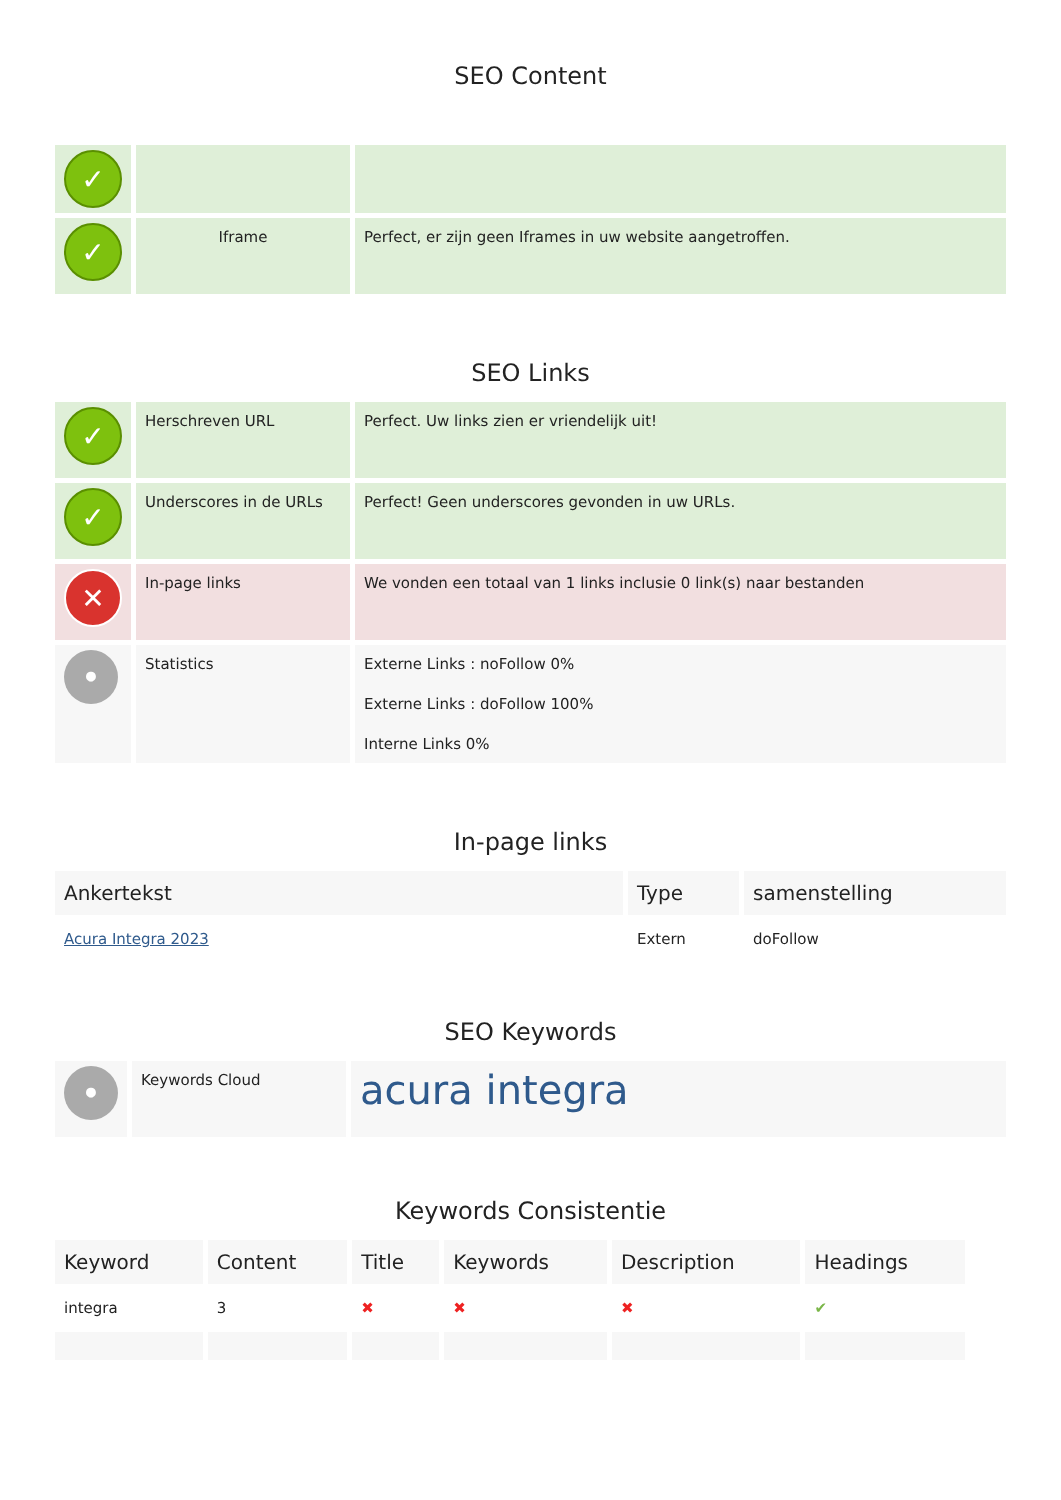SEO Content
| ✓ | | |
| ✓ | Iframe | Perfect, er zijn geen Iframes in uw website aangetroffen. |
SEO Links
| ✓ | Herschreven URL | Perfect. Uw links zien er vriendelijk uit! |
| ✓ | Underscores in de URLs | Perfect! Geen underscores gevonden in uw URLs. |
| ✕ | In-page links | We vonden een totaal van 1 links inclusie 0 link(s) naar bestanden |
| • | Statistics | Externe Links : noFollow 0% Externe Links : doFollow 100% Interne Links 0% |
In-page links
| Ankertekst | Type | samenstelling |
| --- | --- | --- |
| Acura Integra 2023 | Extern | doFollow |
SEO Keywords
| • | Keywords Cloud | acura integra |
Keywords Consistentie
| Keyword | Content | Title | Keywords | Description | Headings |
| --- | --- | --- | --- | --- | --- |
| integra | 3 | ✖ | ✖ | ✖ | ✔ |